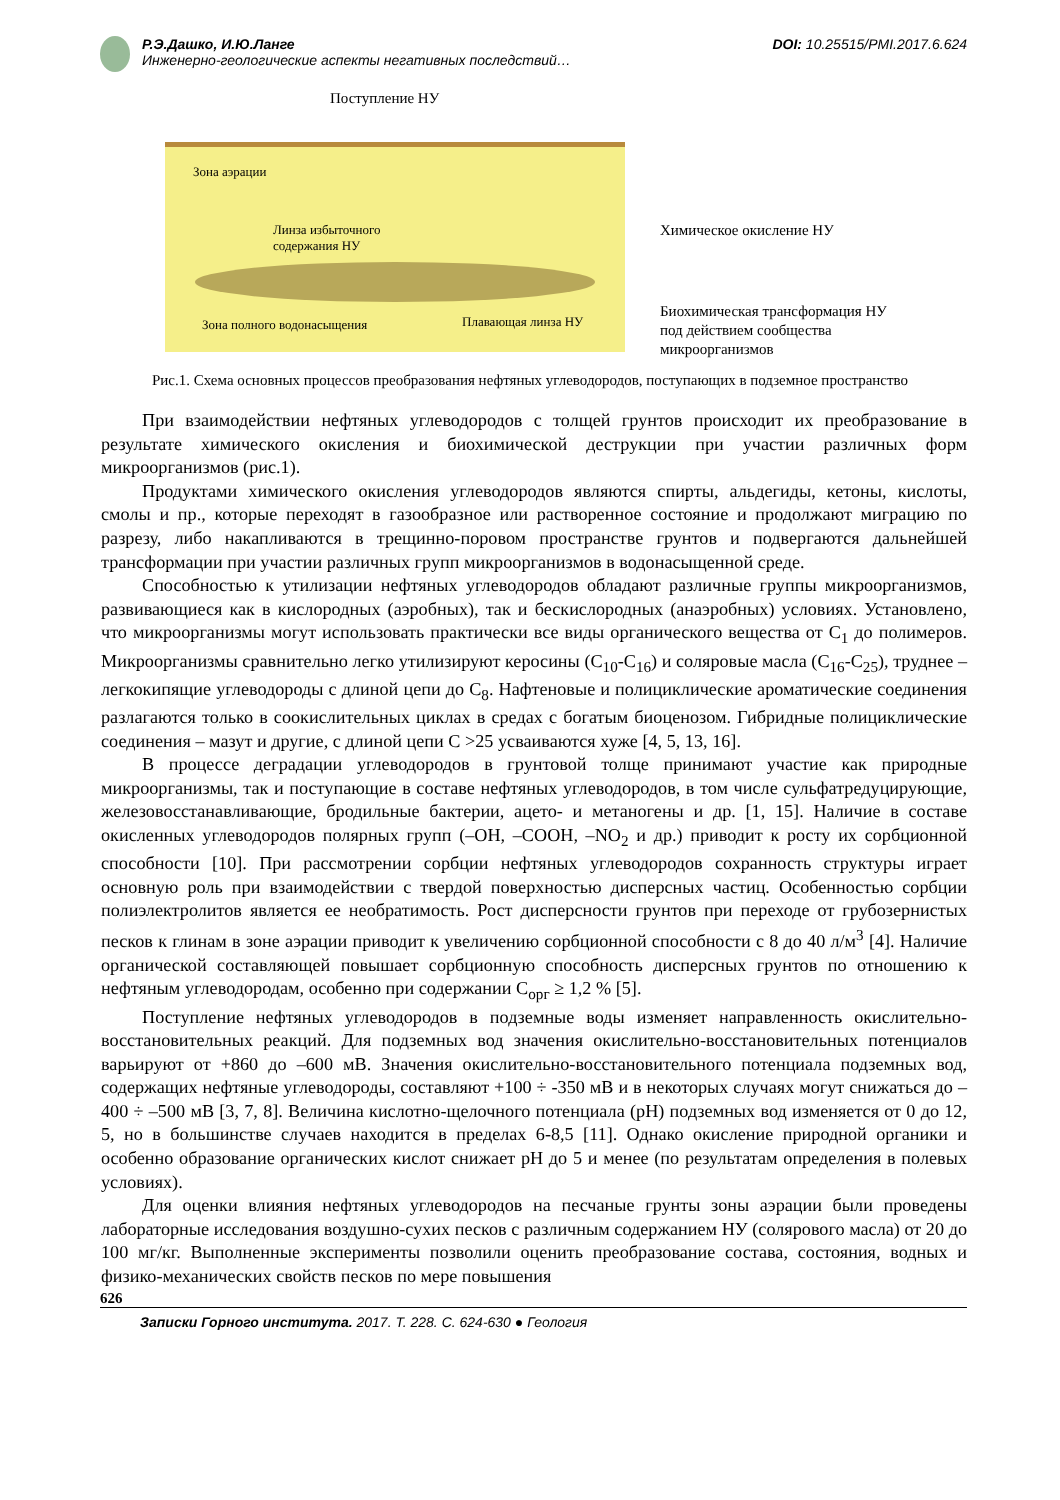Р.Э.Дашко, И.Ю.Ланге
Инженерно-геологические аспекты негативных последствий…
DOI: 10.25515/PMI.2017.6.624
Поступление НУ
Зона аэрации
Линза избыточного
содержания НУ
Зона полного водонасыщения Плавающая линза НУ
Химическое окисление НУ
Биохимическая трансформация НУ
под действием сообщества
микроорганизмов
Рис.1. Схема основных процессов преобразования нефтяных углеводородов, поступающих в подземное пространство
При взаимодействии нефтяных углеводородов с толщей грунтов происходит их преобразование в результате химического окисления и биохимической деструкции при участии различных форм микроорганизмов (рис.1).
Продуктами химического окисления углеводородов являются спирты, альдегиды, кетоны, кислоты, смолы и пр., которые переходят в газообразное или растворенное состояние и продолжают миграцию по разрезу, либо накапливаются в трещинно-поровом пространстве грунтов и подвергаются дальнейшей трансформации при участии различных групп микроорганизмов в водонасыщенной среде.
Способностью к утилизации нефтяных углеводородов обладают различные группы микроорганизмов, развивающиеся как в кислородных (аэробных), так и бескислородных (анаэробных) условиях. Установлено, что микроорганизмы могут использовать практически все виды органического вещества от С<sub>1</sub> до полимеров. Микроорганизмы сравнительно легко утилизируют керосины (С<sub>10</sub>-С<sub>16</sub>) и соляровые масла (С<sub>16</sub>-С<sub>25</sub>), труднее – легкокипящие углеводороды с длиной цепи до С<sub>8</sub>. Нафтеновые и полициклические ароматические соединения разлагаются только в соокислительных циклах в средах с богатым биоценозом. Гибридные полициклические соединения – мазут и другие, с длиной цепи С >25 усваиваются хуже [4, 5, 13, 16].
В процессе деградации углеводородов в грунтовой толще принимают участие как природные микроорганизмы, так и поступающие в составе нефтяных углеводородов, в том числе сульфатредуцирующие, железовосстанавливающие, бродильные бактерии, ацето- и метаногены и др. [1, 15]. Наличие в составе окисленных углеводородов полярных групп (–ОН, –СООН, –NO<sub>2</sub> и др.) приводит к росту их сорбционной способности [10]. При рассмотрении сорбции нефтяных углеводородов сохранность структуры играет основную роль при взаимодействии с твердой поверхностью дисперсных частиц. Особенностью сорбции полиэлектролитов является ее необратимость. Рост дисперсности грунтов при переходе от грубозернистых песков к глинам в зоне аэрации приводит к увеличению сорбционной способности с 8 до 40 л/м<sup>3</sup> [4]. Наличие органической составляющей повышает сорбционную способность дисперсных грунтов по отношению к нефтяным углеводородам, особенно при содержании С<sub>орг</sub> ≥ 1,2 % [5].
Поступление нефтяных углеводородов в подземные воды изменяет направленность окислительно-восстановительных реакций. Для подземных вод значения окислительно-восстановительных потенциалов варьируют от +860 до –600 мВ. Значения окислительно-восстановительного потенциала подземных вод, содержащих нефтяные углеводороды, составляют +100 ÷ -350 мВ и в некоторых случаях могут снижаться до –400 ÷ –500 мВ [3, 7, 8]. Величина кислотно-щелочного потенциала (pH) подземных вод изменяется от 0 до 12, 5, но в большинстве случаев находится в пределах 6-8,5 [11]. Однако окисление природной органики и особенно образование органических кислот снижает pH до 5 и менее (по результатам определения в полевых условиях).
Для оценки влияния нефтяных углеводородов на песчаные грунты зоны аэрации были проведены лабораторные исследования воздушно-сухих песков с различным содержанием НУ (солярового масла) от 20 до 100 мг/кг. Выполненные эксперименты позволили оценить преобразование состава, состояния, водных и физико-механических свойств песков по мере повышения
626
Записки Горного института. 2017. Т. 228. С. 624-630 ● Геология